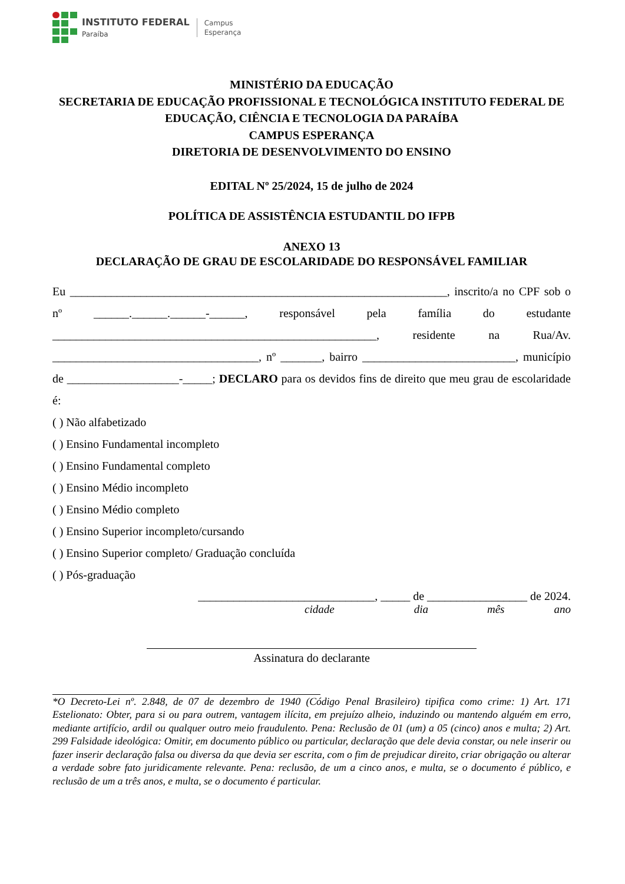INSTITUTO FEDERAL
Paraíba
Campus
Esperança
MINISTÉRIO DA EDUCAÇÃO
SECRETARIA DE EDUCAÇÃO PROFISSIONAL E TECNOLÓGICA INSTITUTO FEDERAL DE EDUCAÇÃO, CIÊNCIA E TECNOLOGIA DA PARAÍBA
CAMPUS ESPERANÇA
DIRETORIA DE DESENVOLVIMENTO DO ENSINO
EDITAL Nº 25/2024, 15 de julho de 2024
POLÍTICA DE ASSISTÊNCIA ESTUDANTIL DO IFPB
ANEXO 13
DECLARAÇÃO DE GRAU DE ESCOLARIDADE DO RESPONSÁVEL FAMILIAR
Eu ________________________________________________________________, inscrito/a no CPF sob o nº ______.______.______-______, responsável pela família do estudante _______________________________________________________, residente na Rua/Av. ___________________________________, nº _______, bairro __________________________, município de ___________________-_____; DECLARO para os devidos fins de direito que meu grau de escolaridade é:
( ) Não alfabetizado
( ) Ensino Fundamental incompleto
( ) Ensino Fundamental completo
( ) Ensino Médio incompleto
( ) Ensino Médio completo
( ) Ensino Superior incompleto/cursando
( ) Ensino Superior completo/ Graduação concluída
( ) Pós-graduação
______________________________, _____ de _________________ de 2024.
cidade dia mês ano
Assinatura do declarante
*O Decreto-Lei nº. 2.848, de 07 de dezembro de 1940 (Código Penal Brasileiro) tipifica como crime: 1) Art. 171 Estelionato: Obter, para si ou para outrem, vantagem ilícita, em prejuízo alheio, induzindo ou mantendo alguém em erro, mediante artifício, ardil ou qualquer outro meio fraudulento. Pena: Reclusão de 01 (um) a 05 (cinco) anos e multa; 2) Art. 299 Falsidade ideológica: Omitir, em documento público ou particular, declaração que dele devia constar, ou nele inserir ou fazer inserir declaração falsa ou diversa da que devia ser escrita, com o fim de prejudicar direito, criar obrigação ou alterar a verdade sobre fato juridicamente relevante. Pena: reclusão, de um a cinco anos, e multa, se o documento é público, e reclusão de um a três anos, e multa, se o documento é particular.